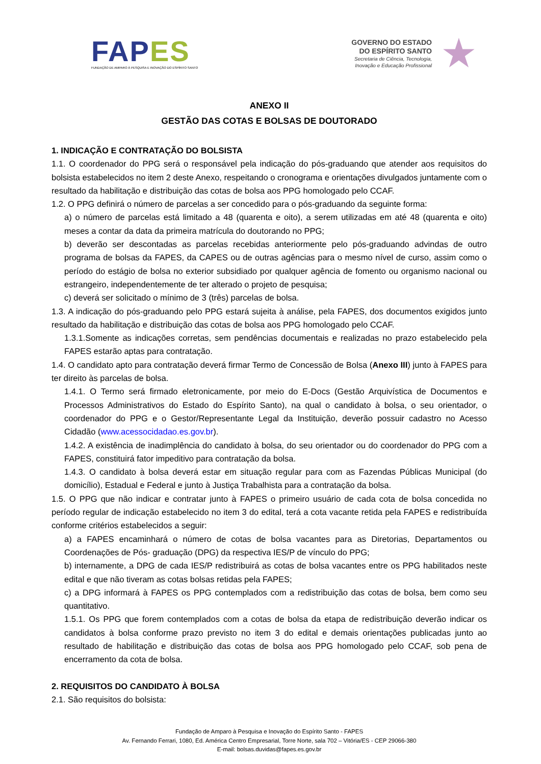FAP ES
FUNDAÇÃO DE AMPARO À PESQUISA E INOVAÇÃO DO ESPÍRITO SANTO
GOVERNO DO ESTADO
DO ESPÍRITO SANTO
Secretaria de Ciência, Tecnologia,
Inovação e Educação Profissional
★
ANEXO II
GESTÃO DAS COTAS E BOLSAS DE DOUTORADO
1. INDICAÇÃO E CONTRATAÇÃO DO BOLSISTA
1.1. O coordenador do PPG será o responsável pela indicação do pós-graduando que atender aos requisitos do bolsista estabelecidos no item 2 deste Anexo, respeitando o cronograma e orientações divulgados juntamente com o resultado da habilitação e distribuição das cotas de bolsa aos PPG homologado pelo CCAF.
1.2. O PPG definirá o número de parcelas a ser concedido para o pós-graduando da seguinte forma:
a) o número de parcelas está limitado a 48 (quarenta e oito), a serem utilizadas em até 48 (quarenta e oito) meses a contar da data da primeira matrícula do doutorando no PPG;
b) deverão ser descontadas as parcelas recebidas anteriormente pelo pós-graduando advindas de outro programa de bolsas da FAPES, da CAPES ou de outras agências para o mesmo nível de curso, assim como o período do estágio de bolsa no exterior subsidiado por qualquer agência de fomento ou organismo nacional ou estrangeiro, independentemente de ter alterado o projeto de pesquisa;
c) deverá ser solicitado o mínimo de 3 (três) parcelas de bolsa.
1.3. A indicação do pós-graduando pelo PPG estará sujeita à análise, pela FAPES, dos documentos exigidos junto resultado da habilitação e distribuição das cotas de bolsa aos PPG homologado pelo CCAF.
1.3.1.Somente as indicações corretas, sem pendências documentais e realizadas no prazo estabelecido pela FAPES estarão aptas para contratação.
1.4. O candidato apto para contratação deverá firmar Termo de Concessão de Bolsa (Anexo III) junto à FAPES para ter direito às parcelas de bolsa.
1.4.1. O Termo será firmado eletronicamente, por meio do E-Docs (Gestão Arquivística de Documentos e Processos Administrativos do Estado do Espírito Santo), na qual o candidato à bolsa, o seu orientador, o coordenador do PPG e o Gestor/Representante Legal da Instituição, deverão possuir cadastro no Acesso Cidadão (www.acessocidadao.es.gov.br).
1.4.2. A existência de inadimplência do candidato à bolsa, do seu orientador ou do coordenador do PPG com a FAPES, constituirá fator impeditivo para contratação da bolsa.
1.4.3. O candidato à bolsa deverá estar em situação regular para com as Fazendas Públicas Municipal (do domicílio), Estadual e Federal e junto à Justiça Trabalhista para a contratação da bolsa.
1.5. O PPG que não indicar e contratar junto à FAPES o primeiro usuário de cada cota de bolsa concedida no período regular de indicação estabelecido no item 3 do edital, terá a cota vacante retida pela FAPES e redistribuída conforme critérios estabelecidos a seguir:
a) a FAPES encaminhará o número de cotas de bolsa vacantes para as Diretorias, Departamentos ou Coordenações de Pós- graduação (DPG) da respectiva IES/P de vínculo do PPG;
b) internamente, a DPG de cada IES/P redistribuirá as cotas de bolsa vacantes entre os PPG habilitados neste edital e que não tiveram as cotas bolsas retidas pela FAPES;
c) a DPG informará à FAPES os PPG contemplados com a redistribuição das cotas de bolsa, bem como seu quantitativo.
1.5.1. Os PPG que forem contemplados com a cotas de bolsa da etapa de redistribuição deverão indicar os candidatos à bolsa conforme prazo previsto no item 3 do edital e demais orientações publicadas junto ao resultado de habilitação e distribuição das cotas de bolsa aos PPG homologado pelo CCAF, sob pena de encerramento da cota de bolsa.
2. REQUISITOS DO CANDIDATO À BOLSA
2.1. São requisitos do bolsista:
Fundação de Amparo à Pesquisa e Inovação do Espírito Santo - FAPES
Av. Fernando Ferrari, 1080, Ed. América Centro Empresarial, Torre Norte, sala 702 – Vitória/ES - CEP 29066-380
E-mail: bolsas.duvidas@fapes.es.gov.br